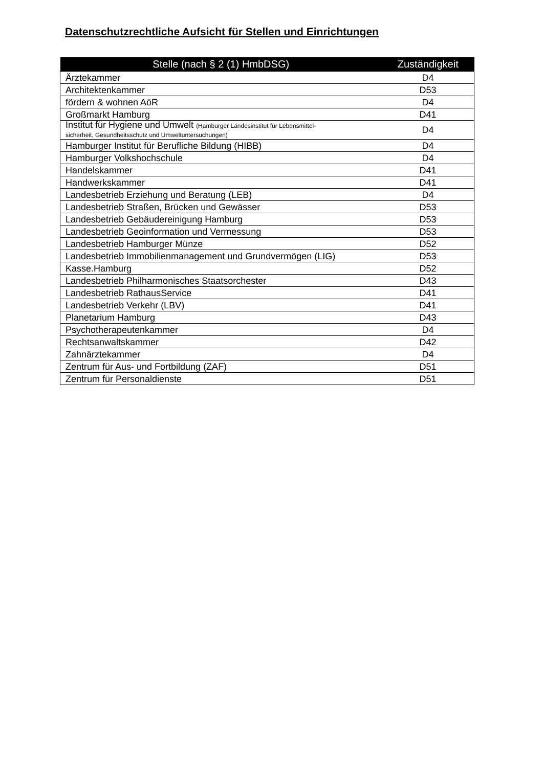Datenschutzrechtliche Aufsicht für Stellen und Einrichtungen
| Stelle (nach § 2 (1) HmbDSG) | Zuständigkeit |
| --- | --- |
| Ärztekammer | D4 |
| Architektenkammer | D53 |
| fördern & wohnen AöR | D4 |
| Großmarkt Hamburg | D41 |
| Institut für Hygiene und Umwelt (Hamburger Landesinstitut für Lebensmittel- sicherheit, Gesundheitsschutz und Umweltuntersuchungen) | D4 |
| Hamburger Institut für Berufliche Bildung (HIBB) | D4 |
| Hamburger Volkshochschule | D4 |
| Handelskammer | D41 |
| Handwerkskammer | D41 |
| Landesbetrieb Erziehung und Beratung (LEB) | D4 |
| Landesbetrieb Straßen, Brücken und Gewässer | D53 |
| Landesbetrieb Gebäudereinigung Hamburg | D53 |
| Landesbetrieb Geoinformation und Vermessung | D53 |
| Landesbetrieb Hamburger Münze | D52 |
| Landesbetrieb Immobilienmanagement und Grundvermögen (LIG) | D53 |
| Kasse.Hamburg | D52 |
| Landesbetrieb Philharmonisches Staatsorchester | D43 |
| Landesbetrieb RathausService | D41 |
| Landesbetrieb Verkehr (LBV) | D41 |
| Planetarium Hamburg | D43 |
| Psychotherapeutenkammer | D4 |
| Rechtsanwaltskammer | D42 |
| Zahnärztekammer | D4 |
| Zentrum für Aus- und Fortbildung (ZAF) | D51 |
| Zentrum für Personaldienste | D51 |